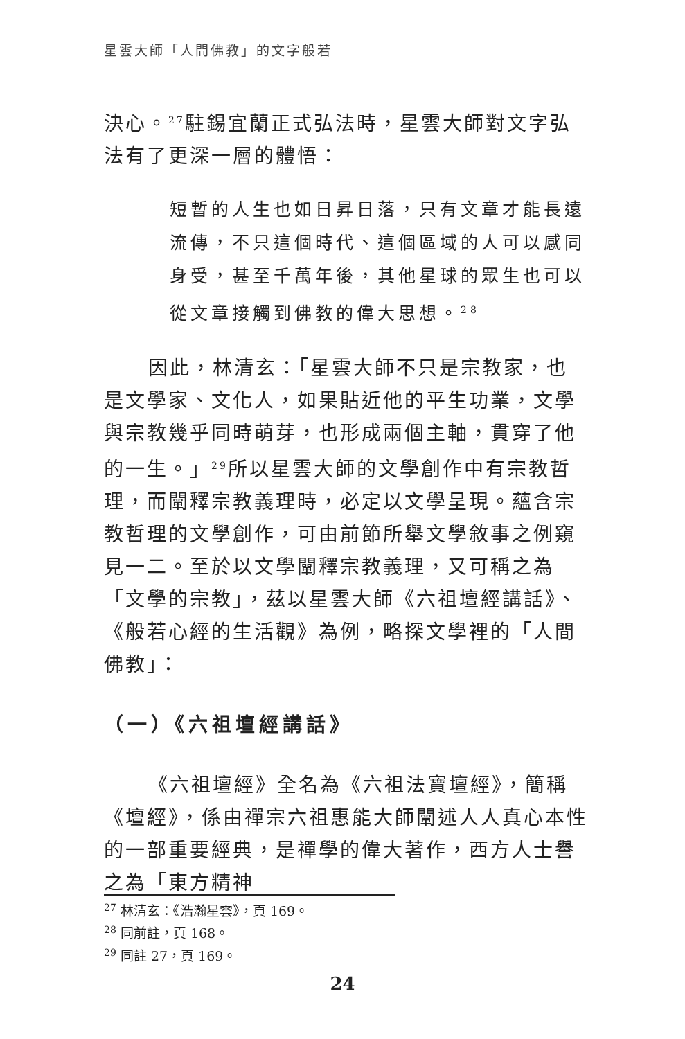星雲大師「人間佛教」的文字般若
決心。<sup>27</sup>駐錫宜蘭正式弘法時，星雲大師對文字弘法有了更深一層的體悟：
短暫的人生也如日昇日落，只有文章才能長遠流傳，不只這個時代、這個區域的人可以感同身受，甚至千萬年後，其他星球的眾生也可以從文章接觸到佛教的偉大思想。<sup>28</sup>
因此，林清玄：「星雲大師不只是宗教家，也是文學家、文化人，如果貼近他的平生功業，文學與宗教幾乎同時萌芽，也形成兩個主軸，貫穿了他的一生。」<sup>29</sup>所以星雲大師的文學創作中有宗教哲理，而闡釋宗教義理時，必定以文學呈現。蘊含宗教哲理的文學創作，可由前節所舉文學敘事之例窺見一二。至於以文學闡釋宗教義理，又可稱之為「文學的宗教」，茲以星雲大師《六祖壇經講話》、《般若心經的生活觀》為例，略探文學裡的「人間佛教」：
（一）《六祖壇經講話》
《六祖壇經》全名為《六祖法寶壇經》，簡稱《壇經》，係由禪宗六祖惠能大師闡述人人真心本性的一部重要經典，是禪學的偉大著作，西方人士譽之為「東方精神
<sup>27</sup> 林清玄：《浩瀚星雲》，頁 169。
<sup>28</sup> 同前註，頁 168。
<sup>29</sup> 同註 27，頁 169。
24